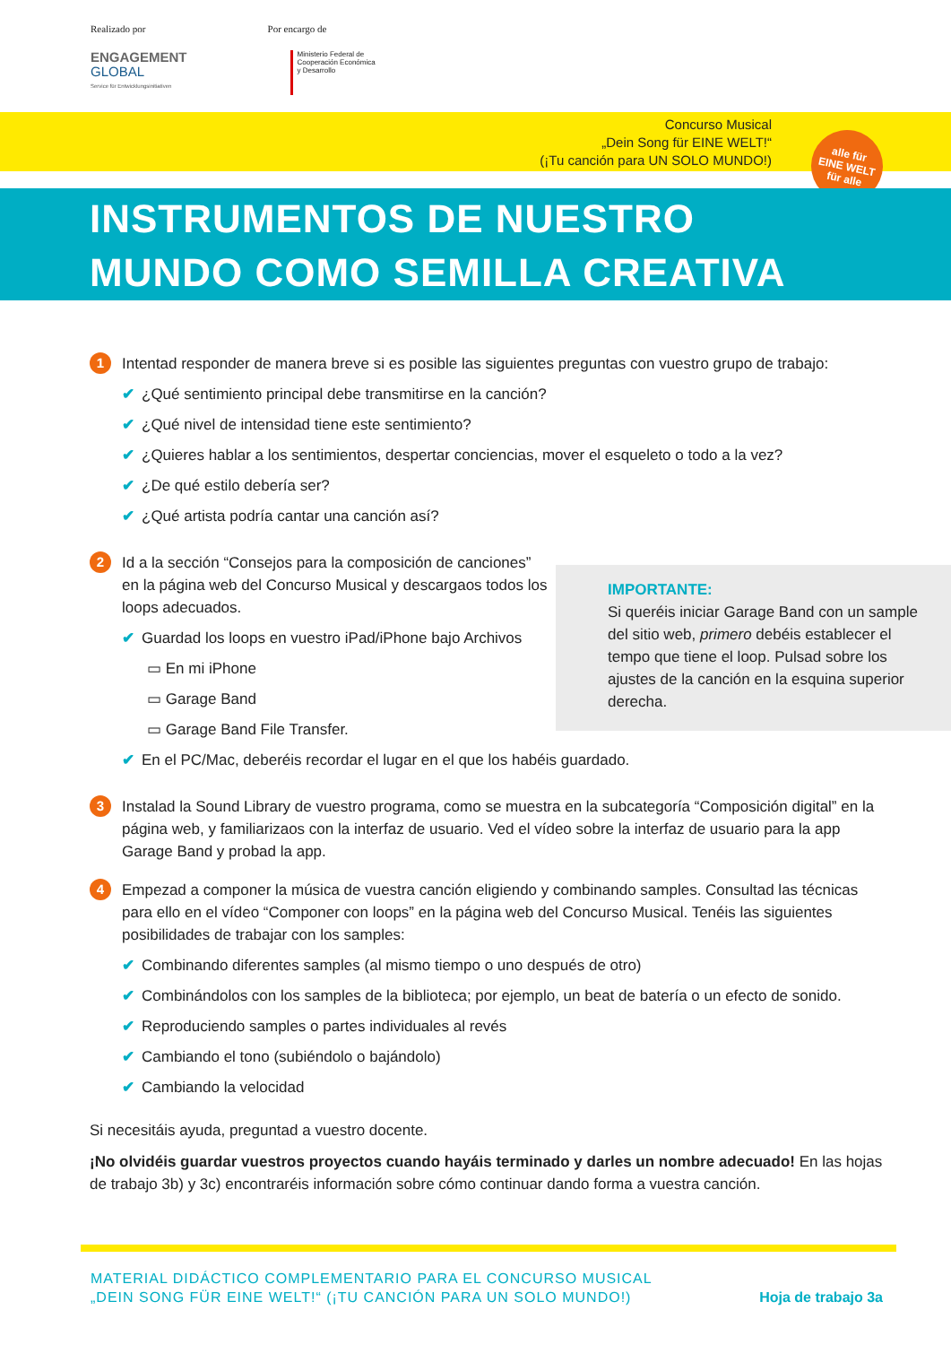Realizado por
ENGAGEMENT
GLOBAL
Service für Entwicklungsinitiativen
Por encargo de
Ministerio Federal de
Cooperación Económica
y Desarrollo
Concurso Musical
„Dein Song für EINE WELT!“
(¡Tu canción para UN SOLO MUNDO!)
alle für
EINE WELT
für alle
INSTRUMENTOS DE NUESTRO
MUNDO COMO SEMILLA CREATIVA
IMPORTANTE:
Si queréis iniciar Garage Band con un sample del sitio web, primero debéis establecer el tempo que tiene el loop. Pulsad sobre los ajustes de la canción en la esquina superior derecha.
1
Intentad responder de manera breve si es posible las siguientes preguntas con vuestro grupo de trabajo:
✔ ¿Qué sentimiento principal debe transmitirse en la canción?
✔ ¿Qué nivel de intensidad tiene este sentimiento?
✔ ¿Quieres hablar a los sentimientos, despertar conciencias, mover el esqueleto o todo a la vez?
✔ ¿De qué estilo debería ser?
✔ ¿Qué artista podría cantar una canción así?
2
Id a la sección “Consejos para la composición de canciones” en la página web del Concurso Musical y descargaos todos los loops adecuados.
✔ Guardad los loops en vuestro iPad/iPhone bajo Archivos
▭ En mi iPhone
▭ Garage Band
▭ Garage Band File Transfer.
✔ En el PC/Mac, deberéis recordar el lugar en el que los habéis guardado.
3
Instalad la Sound Library de vuestro programa, como se muestra en la subcategoría “Composición digital” en la página web, y familiarizaos con la interfaz de usuario. Ved el vídeo sobre la interfaz de usuario para la app Garage Band y probad la app.
4
Empezad a componer la música de vuestra canción eligiendo y combinando samples. Consultad las técnicas para ello en el vídeo “Componer con loops” en la página web del Concurso Musical. Tenéis las siguientes posibilidades de trabajar con los samples:
✔ Combinando diferentes samples (al mismo tiempo o uno después de otro)
✔ Combinándolos con los samples de la biblioteca; por ejemplo, un beat de batería o un efecto de sonido.
✔ Reproduciendo samples o partes individuales al revés
✔ Cambiando el tono (subiéndolo o bajándolo)
✔ Cambiando la velocidad
Si necesitáis ayuda, preguntad a vuestro docente.
¡No olvidéis guardar vuestros proyectos cuando hayáis terminado y darles un nombre adecuado! En las hojas de trabajo 3b) y 3c) encontraréis información sobre cómo continuar dando forma a vuestra canción.
MATERIAL DIDÁCTICO COMPLEMENTARIO PARA EL CONCURSO MUSICAL
„DEIN SONG FÜR EINE WELT!“ (¡TU CANCIÓN PARA UN SOLO MUNDO!)
Hoja de trabajo 3a